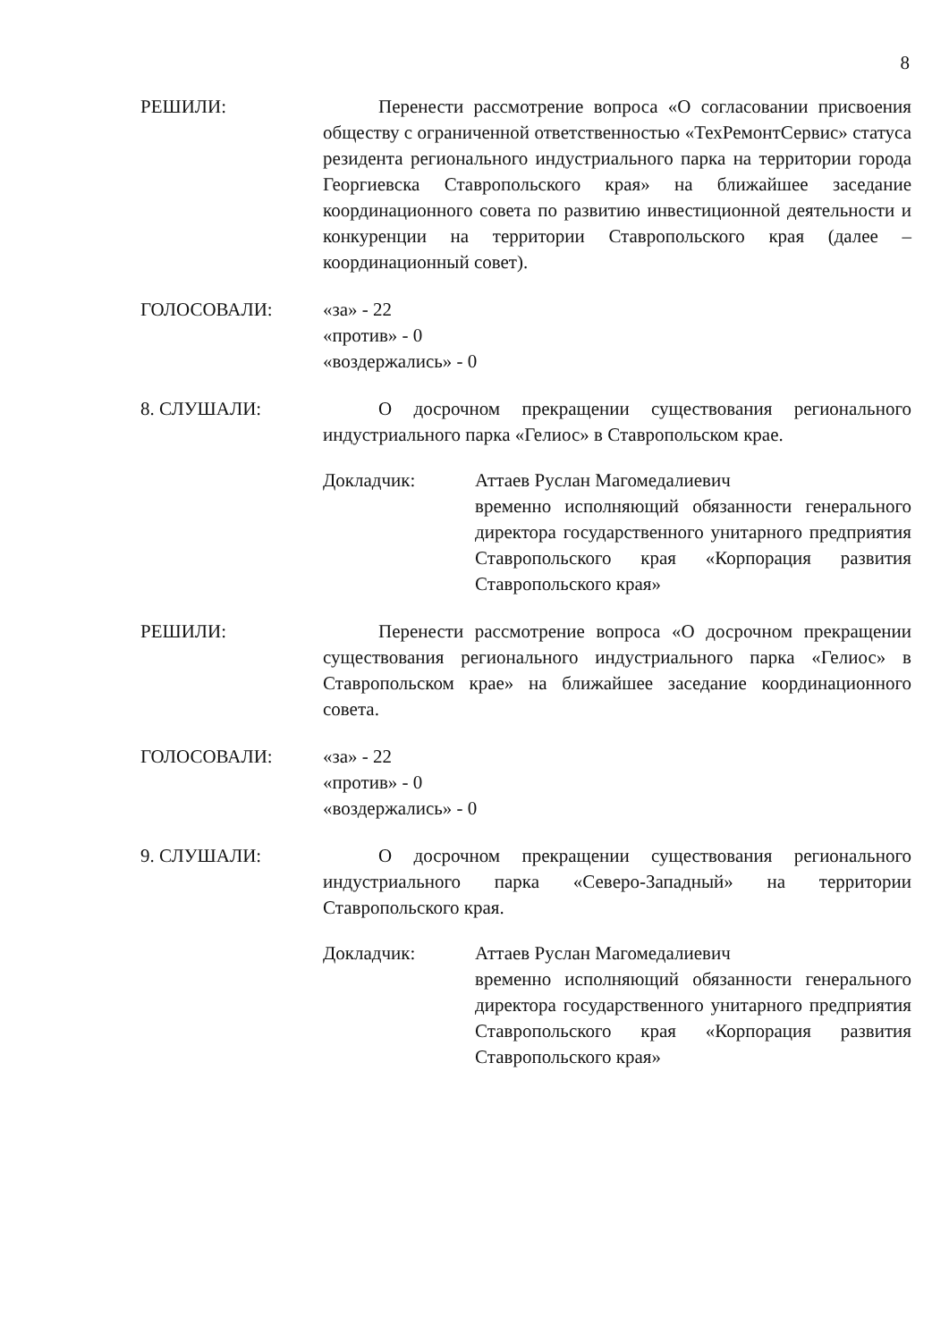8
РЕШИЛИ: Перенести рассмотрение вопроса «О согласовании присвоения обществу с ограниченной ответственностью «ТехРемонтСервис» статуса резидента регионального индустриального парка на территории города Георгиевска Ставропольского края» на ближайшее заседание координационного совета по развитию инвестиционной деятельности и конкуренции на территории Ставропольского края (далее – координационный совет).
ГОЛОСОВАЛИ: «за» - 22
«против» - 0
«воздержались» - 0
8. СЛУШАЛИ: О досрочном прекращении существования регионального индустриального парка «Гелиос» в Ставропольском крае.
Докладчик: Аттаев Руслан Магомедалиевич
временно исполняющий обязанности генерального директора государственного унитарного предприятия Ставропольского края «Корпорация развития Ставропольского края»
РЕШИЛИ: Перенести рассмотрение вопроса «О досрочном прекращении существования регионального индустриального парка «Гелиос» в Ставропольском крае» на ближайшее заседание координационного совета.
ГОЛОСОВАЛИ: «за» - 22
«против» - 0
«воздержались» - 0
9. СЛУШАЛИ: О досрочном прекращении существования регионального индустриального парка «Северо-Западный» на территории Ставропольского края.
Докладчик: Аттаев Руслан Магомедалиевич
временно исполняющий обязанности генерального директора государственного унитарного предприятия Ставропольского края «Корпорация развития Ставропольского края»